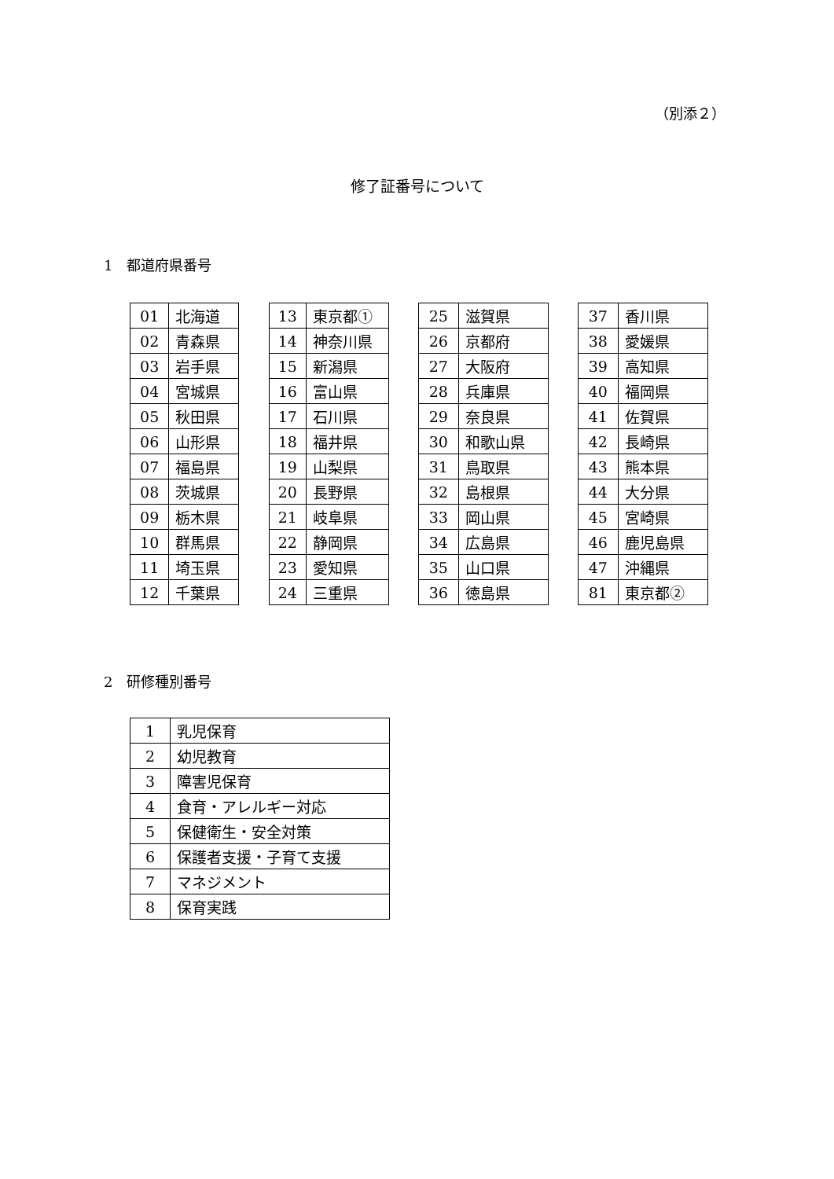（別添２）
修了証番号について
1　都道府県番号
| 01 | 北海道 |
| 02 | 青森県 |
| 03 | 岩手県 |
| 04 | 宮城県 |
| 05 | 秋田県 |
| 06 | 山形県 |
| 07 | 福島県 |
| 08 | 茨城県 |
| 09 | 栃木県 |
| 10 | 群馬県 |
| 11 | 埼玉県 |
| 12 | 千葉県 |
| 13 | 東京都① |
| 14 | 神奈川県 |
| 15 | 新潟県 |
| 16 | 富山県 |
| 17 | 石川県 |
| 18 | 福井県 |
| 19 | 山梨県 |
| 20 | 長野県 |
| 21 | 岐阜県 |
| 22 | 静岡県 |
| 23 | 愛知県 |
| 24 | 三重県 |
| 25 | 滋賀県 |
| 26 | 京都府 |
| 27 | 大阪府 |
| 28 | 兵庫県 |
| 29 | 奈良県 |
| 30 | 和歌山県 |
| 31 | 鳥取県 |
| 32 | 島根県 |
| 33 | 岡山県 |
| 34 | 広島県 |
| 35 | 山口県 |
| 36 | 徳島県 |
| 37 | 香川県 |
| 38 | 愛媛県 |
| 39 | 高知県 |
| 40 | 福岡県 |
| 41 | 佐賀県 |
| 42 | 長崎県 |
| 43 | 熊本県 |
| 44 | 大分県 |
| 45 | 宮崎県 |
| 46 | 鹿児島県 |
| 47 | 沖縄県 |
| 81 | 東京都② |
2　研修種別番号
| 1 | 乳児保育 |
| 2 | 幼児教育 |
| 3 | 障害児保育 |
| 4 | 食育・アレルギー対応 |
| 5 | 保健衛生・安全対策 |
| 6 | 保護者支援・子育て支援 |
| 7 | マネジメント |
| 8 | 保育実践 |